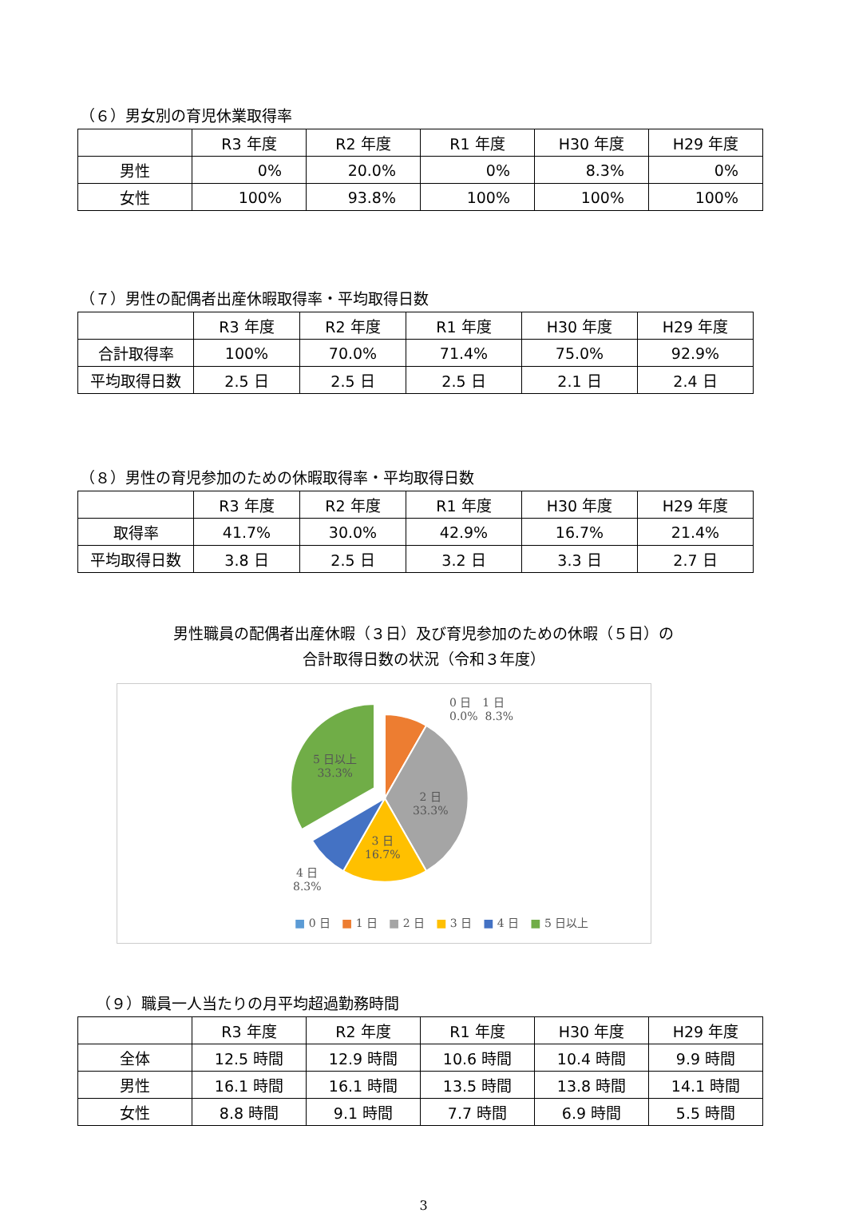（６）男女別の育児休業取得率
| | R3 年度 | R2 年度 | R1 年度 | H30 年度 | H29 年度 |
| --- | --- | --- | --- | --- | --- |
| 男性 | 0% | 20.0% | 0% | 8.3% | 0% |
| 女性 | 100% | 93.8% | 100% | 100% | 100% |
（７）男性の配偶者出産休暇取得率・平均取得日数
| | R3 年度 | R2 年度 | R1 年度 | H30 年度 | H29 年度 |
| --- | --- | --- | --- | --- | --- |
| 合計取得率 | 100% | 70.0% | 71.4% | 75.0% | 92.9% |
| 平均取得日数 | 2.5 日 | 2.5 日 | 2.5 日 | 2.1 日 | 2.4 日 |
（８）男性の育児参加のための休暇取得率・平均取得日数
| | R3 年度 | R2 年度 | R1 年度 | H30 年度 | H29 年度 |
| --- | --- | --- | --- | --- | --- |
| 取得率 | 41.7% | 30.0% | 42.9% | 16.7% | 21.4% |
| 平均取得日数 | 3.8 日 | 2.5 日 | 3.2 日 | 3.3 日 | 2.7 日 |
男性職員の配偶者出産休暇（３日）及び育児参加のための休暇（５日）の
合計取得日数の状況（令和３年度）
0 日　1 日
0.0% 8.3%
2 日
33.3%
3 日
16.7%
4 日
8.3%
5 日以上
33.3%
■ 0 日　■ 1 日　■ 2 日　■ 3 日　■ 4 日　■ 5 日以上
（９）職員一人当たりの月平均超過勤務時間
| | R3 年度 | R2 年度 | R1 年度 | H30 年度 | H29 年度 |
| --- | --- | --- | --- | --- | --- |
| 全体 | 12.5 時間 | 12.9 時間 | 10.6 時間 | 10.4 時間 | 9.9 時間 |
| 男性 | 16.1 時間 | 16.1 時間 | 13.5 時間 | 13.8 時間 | 14.1 時間 |
| 女性 | 8.8 時間 | 9.1 時間 | 7.7 時間 | 6.9 時間 | 5.5 時間 |
3